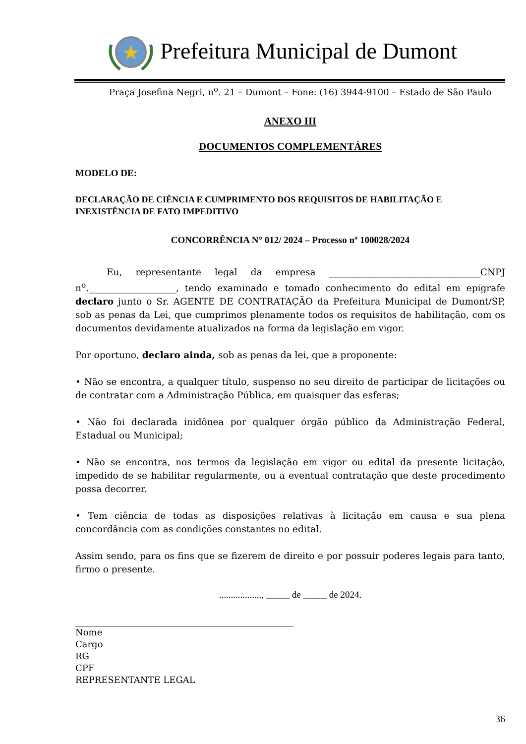Prefeitura Municipal de Dumont
Praça Josefina Negri, n<sup>o</sup>. 21 – Dumont – Fone: (16) 3944-9100 – Estado de São Paulo
ANEXO III
DOCUMENTOS COMPLEMENTÁRES
MODELO DE:
DECLARAÇÃO DE CIÊNCIA E CUMPRIMENTO DOS REQUISITOS DE HABILITAÇÃO E INEXISTÊNCIA DE FATO IMPEDITIVO
CONCORRÊNCIA N° 012/ 2024 – Processo nº 100028/2024
Eu, representante legal da empresa _________________________________CNPJ n<sup>o</sup>.___________________, tendo examinado e tomado conhecimento do edital em epigrafe declaro junto o Sr. AGENTE DE CONTRATAÇÃO da Prefeitura Municipal de Dumont/SP, sob as penas da Lei, que cumprimos plenamente todos os requisitos de habilitação, com os documentos devidamente atualizados na forma da legislação em vigor.
Por oportuno, declaro ainda, sob as penas da lei, que a proponente:
• Não se encontra, a qualquer título, suspenso no seu direito de participar de licitações ou de contratar com a Administração Pública, em quaisquer das esferas;
• Não foi declarada inidônea por qualquer órgão público da Administração Federal, Estadual ou Municipal;
• Não se encontra, nos termos da legislação em vigor ou edital da presente licitação, impedido de se habilitar regularmente, ou a eventual contratação que deste procedimento possa decorrer.
• Tem ciência de todas as disposições relativas à licitação em causa e sua plena concordância com as condições constantes no edital.
Assim sendo, para os fins que se fizerem de direito e por possuir poderes legais para tanto, firmo o presente.
.................., _____ de _____ de 2024.
Nome
Cargo
RG
CPF
REPRESENTANTE LEGAL
36